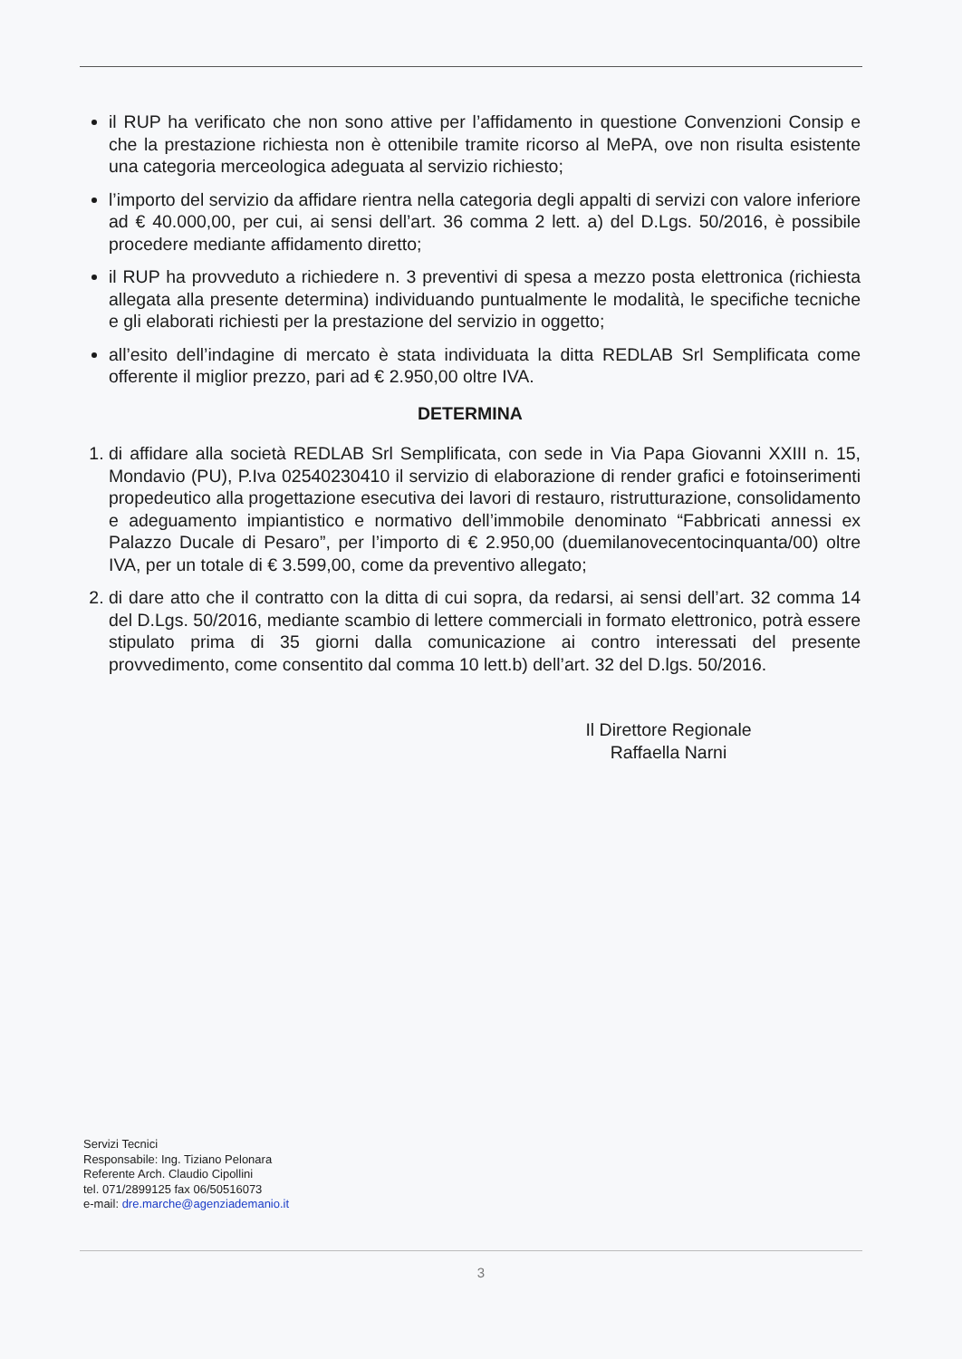il RUP ha verificato che non sono attive per l’affidamento in questione Convenzioni Consip e che la prestazione richiesta non è ottenibile tramite ricorso al MePA, ove non risulta esistente una categoria merceologica adeguata al servizio richiesto;
l’importo del servizio da affidare rientra nella categoria degli appalti di servizi con valore inferiore ad € 40.000,00, per cui, ai sensi dell’art. 36 comma 2 lett. a) del D.Lgs. 50/2016, è possibile procedere mediante affidamento diretto;
il RUP ha provveduto a richiedere n. 3 preventivi di spesa a mezzo posta elettronica (richiesta allegata alla presente determina) individuando puntualmente le modalità, le specifiche tecniche e gli elaborati richiesti per la prestazione del servizio in oggetto;
all’esito dell’indagine di mercato è stata individuata la ditta REDLAB Srl Semplificata come offerente il miglior prezzo, pari ad € 2.950,00 oltre IVA.
DETERMINA
1. di affidare alla società REDLAB Srl Semplificata, con sede in Via Papa Giovanni XXIII n. 15, Mondavio (PU), P.Iva 02540230410 il servizio di elaborazione di render grafici e fotoinserimenti propedeutico alla progettazione esecutiva dei lavori di restauro, ristrutturazione, consolidamento e adeguamento impiantistico e normativo dell’immobile denominato “Fabbricati annessi ex Palazzo Ducale di Pesaro”, per l’importo di € 2.950,00 (duemilanovecentocinquanta/00) oltre IVA, per un totale di € 3.599,00, come da preventivo allegato;
2. di dare atto che il contratto con la ditta di cui sopra, da redarsi, ai sensi dell’art. 32 comma 14 del D.Lgs. 50/2016, mediante scambio di lettere commerciali in formato elettronico, potrà essere stipulato prima di 35 giorni dalla comunicazione ai contro interessati del presente provvedimento, come consentito dal comma 10 lett.b) dell’art. 32 del D.lgs. 50/2016.
Il Direttore Regionale
Raffaella Narni
Servizi Tecnici
Responsabile: Ing. Tiziano Pelonara
Referente Arch. Claudio Cipollini
tel. 071/2899125 fax 06/50516073
e-mail: dre.marche@agenziademanio.it
3